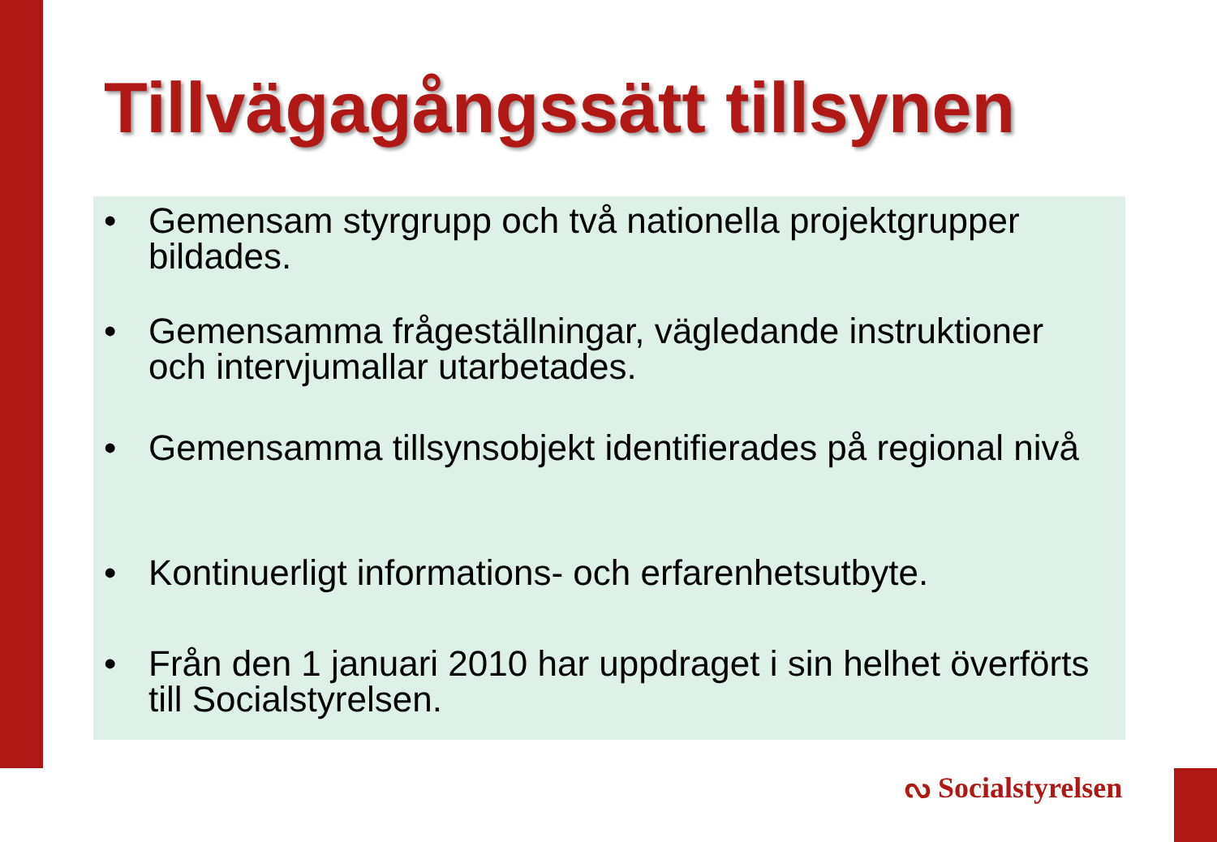Tillvägagångssätt tillsynen
• Gemensam styrgrupp och två nationella projektgrupper bildades.
• Gemensamma frågeställningar, vägledande instruktioner och intervjumallar utarbetades.
• Gemensamma tillsynsobjekt identifierades på regional nivå
• Kontinuerligt informations- och erfarenhetsutbyte.
• Från den 1 januari 2010 har uppdraget i sin helhet överförts till Socialstyrelsen.
ᔓ Socialstyrelsen